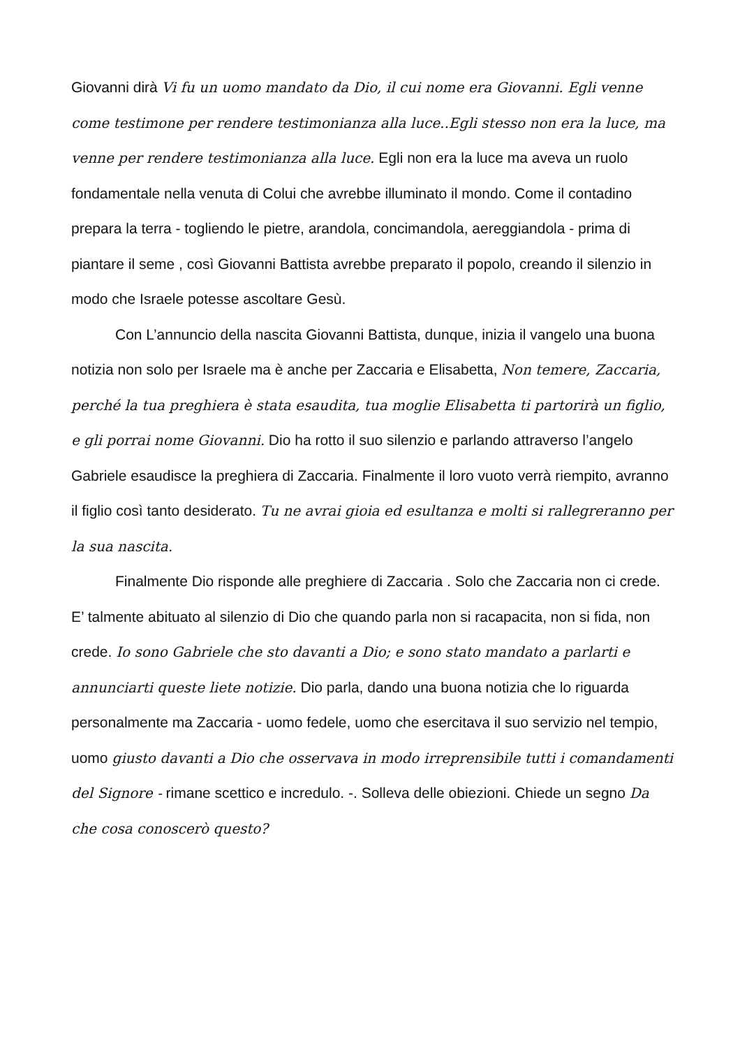Giovanni dirà Vi fu un uomo mandato da Dio, il cui nome era Giovanni. Egli venne come testimone per rendere testimonianza alla luce..Egli stesso non era la luce, ma venne per rendere testimonianza alla luce. Egli non era la luce ma aveva un ruolo fondamentale nella venuta di Colui che avrebbe illuminato il mondo. Come il contadino prepara la terra - togliendo le pietre, arandola, concimandola, aereggiandola - prima di piantare il seme , così Giovanni Battista avrebbe preparato il popolo, creando il silenzio in modo che Israele potesse ascoltare Gesù.
Con L’annuncio della nascita Giovanni Battista, dunque, inizia il vangelo una buona notizia non solo per Israele ma è anche per Zaccaria e Elisabetta, Non temere, Zaccaria, perché la tua preghiera è stata esaudita, tua moglie Elisabetta ti partorirà un figlio, e gli porrai nome Giovanni. Dio ha rotto il suo silenzio e parlando attraverso l’angelo Gabriele esaudisce la preghiera di Zaccaria. Finalmente il loro vuoto verrà riempito, avranno il figlio così tanto desiderato. Tu ne avrai gioia ed esultanza e molti si rallegreranno per la sua nascita.
Finalmente Dio risponde alle preghiere di Zaccaria . Solo che Zaccaria non ci crede. E’ talmente abituato al silenzio di Dio che quando parla non si racapacita, non si fida, non crede. Io sono Gabriele che sto davanti a Dio; e sono stato mandato a parlarti e annunciarti queste liete notizie. Dio parla, dando una buona notizia che lo riguarda personalmente ma Zaccaria - uomo fedele, uomo che esercitava il suo servizio nel tempio, uomo giusto davanti a Dio che osservava in modo irreprensibile tutti i comandamenti del Signore - rimane scettico e incredulo. -. Solleva delle obiezioni. Chiede un segno Da che cosa conoscerò questo?